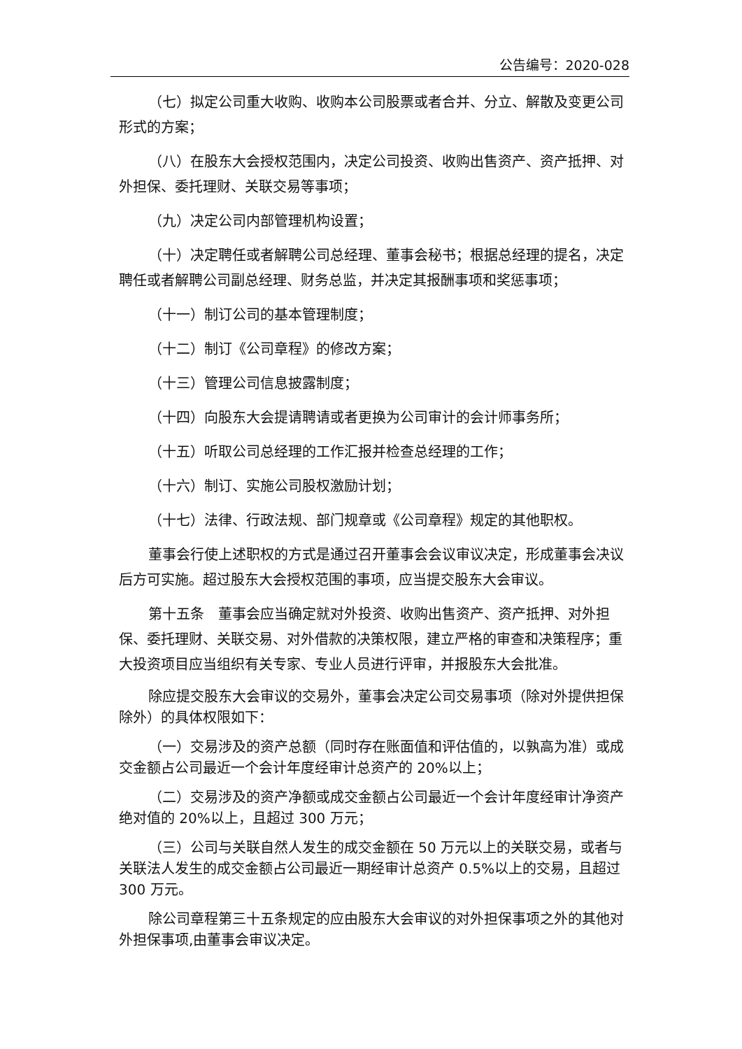公告编号：2020-028
（七）拟定公司重大收购、收购本公司股票或者合并、分立、解散及变更公司形式的方案；
（八）在股东大会授权范围内，决定公司投资、收购出售资产、资产抵押、对外担保、委托理财、关联交易等事项；
（九）决定公司内部管理机构设置；
（十）决定聘任或者解聘公司总经理、董事会秘书；根据总经理的提名，决定聘任或者解聘公司副总经理、财务总监，并决定其报酬事项和奖惩事项；
（十一）制订公司的基本管理制度；
（十二）制订《公司章程》的修改方案；
（十三）管理公司信息披露制度；
（十四）向股东大会提请聘请或者更换为公司审计的会计师事务所；
（十五）听取公司总经理的工作汇报并检查总经理的工作；
（十六）制订、实施公司股权激励计划；
（十七）法律、行政法规、部门规章或《公司章程》规定的其他职权。
董事会行使上述职权的方式是通过召开董事会会议审议决定，形成董事会决议后方可实施。超过股东大会授权范围的事项，应当提交股东大会审议。
第十五条　董事会应当确定就对外投资、收购出售资产、资产抵押、对外担保、委托理财、关联交易、对外借款的决策权限，建立严格的审查和决策程序；重大投资项目应当组织有关专家、专业人员进行评审，并报股东大会批准。
除应提交股东大会审议的交易外，董事会决定公司交易事项（除对外提供担保除外）的具体权限如下：
（一）交易涉及的资产总额（同时存在账面值和评估值的，以孰高为准）或成交金额占公司最近一个会计年度经审计总资产的 20%以上；
（二）交易涉及的资产净额或成交金额占公司最近一个会计年度经审计净资产绝对值的 20%以上，且超过 300 万元；
（三）公司与关联自然人发生的成交金额在 50 万元以上的关联交易，或者与关联法人发生的成交金额占公司最近一期经审计总资产 0.5%以上的交易，且超过 300 万元。
除公司章程第三十五条规定的应由股东大会审议的对外担保事项之外的其他对外担保事项,由董事会审议决定。